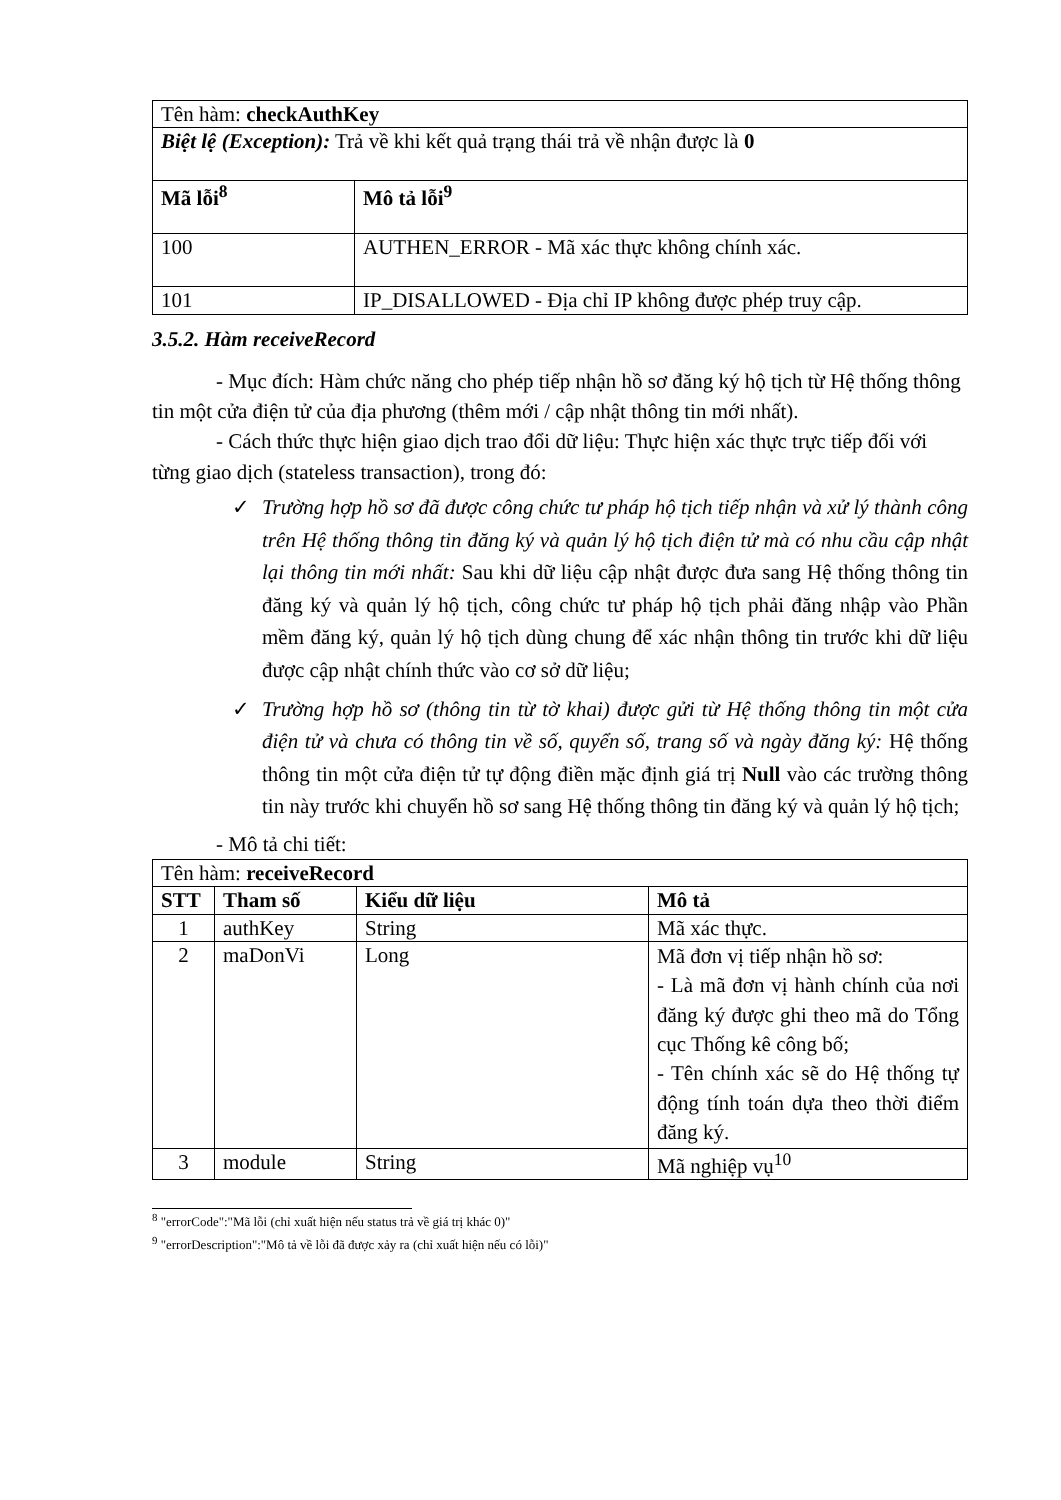| Tên hàm: checkAuthKey | |
| Biệt lệ (Exception): Trả về khi kết quả trạng thái trả về nhận được là 0 | |
| Mã lỗi<sup>8</sup> | Mô tả lỗi<sup>9</sup> |
| 100 | AUTHEN_ERROR - Mã xác thực không chính xác. |
| 101 | IP_DISALLOWED - Địa chỉ IP không được phép truy cập. |
3.5.2. Hàm receiveRecord
- Mục đích: Hàm chức năng cho phép tiếp nhận hồ sơ đăng ký hộ tịch từ Hệ thống thông tin một cửa điện tử của địa phương (thêm mới / cập nhật thông tin mới nhất).
- Cách thức thực hiện giao dịch trao đổi dữ liệu: Thực hiện xác thực trực tiếp đối với từng giao dịch (stateless transaction), trong đó:
✓ Trường hợp hồ sơ đã được công chức tư pháp hộ tịch tiếp nhận và xử lý thành công trên Hệ thống thông tin đăng ký và quản lý hộ tịch điện tử mà có nhu cầu cập nhật lại thông tin mới nhất: Sau khi dữ liệu cập nhật được đưa sang Hệ thống thông tin đăng ký và quản lý hộ tịch, công chức tư pháp hộ tịch phải đăng nhập vào Phần mềm đăng ký, quản lý hộ tịch dùng chung để xác nhận thông tin trước khi dữ liệu được cập nhật chính thức vào cơ sở dữ liệu;
✓ Trường hợp hồ sơ (thông tin từ tờ khai) được gửi từ Hệ thống thông tin một cửa điện tử và chưa có thông tin về số, quyển số, trang số và ngày đăng ký: Hệ thống thông tin một cửa điện tử tự động điền mặc định giá trị Null vào các trường thông tin này trước khi chuyển hồ sơ sang Hệ thống thông tin đăng ký và quản lý hộ tịch;
- Mô tả chi tiết:
| Tên hàm: receiveRecord | | | |
| STT | Tham số | Kiểu dữ liệu | Mô tả |
| 1 | authKey | String | Mã xác thực. |
| 2 | maDonVi | Long | Mã đơn vị tiếp nhận hồ sơ: - Là mã đơn vị hành chính của nơi đăng ký được ghi theo mã do Tổng cục Thống kê công bố; - Tên chính xác sẽ do Hệ thống tự động tính toán dựa theo thời điểm đăng ký. |
| 3 | module | String | Mã nghiệp vụ<sup>10</sup> |
<sup>8</sup> "errorCode":"Mã lỗi (chỉ xuất hiện nếu status trả về giá trị khác 0)"
<sup>9</sup> "errorDescription":"Mô tả về lỗi đã được xảy ra (chỉ xuất hiện nếu có lỗi)"